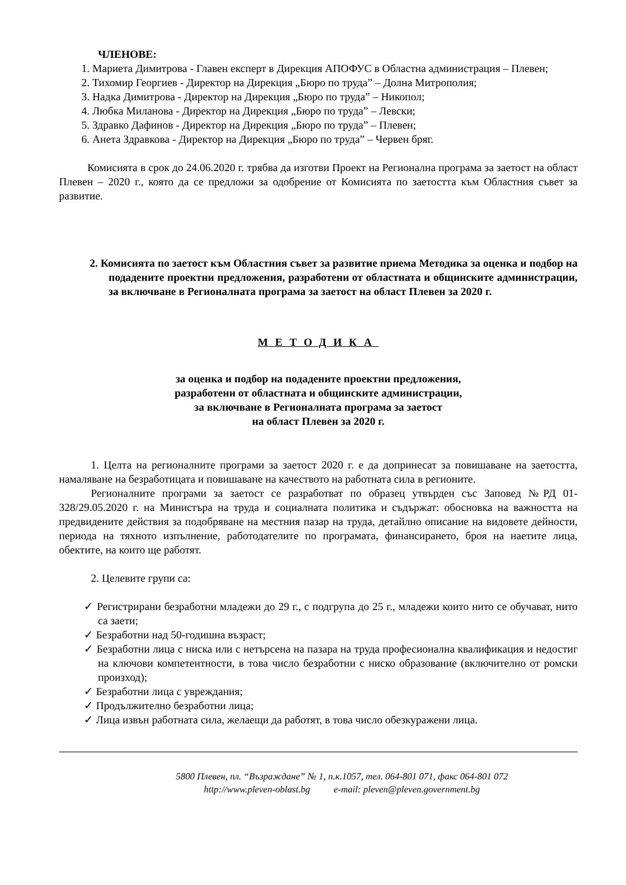ЧЛЕНОВЕ:
1. Мариета Димитрова - Главен експерт в Дирекция АПОФУС в Областна администрация – Плевен;
2. Тихомир Георгиев - Директор на Дирекция „Бюро по труда” – Долна Митрополия;
3. Надка Димитрова - Директор на Дирекция „Бюро по труда” – Никопол;
4. Любка Миланова - Директор на Дирекция „Бюро по труда” – Левски;
5. Здравко Дафинов - Директор на Дирекция „Бюро по труда” – Плевен;
6. Анета Здравкова - Директор на Дирекция „Бюро по труда” – Червен бряг.
Комисията в срок до 24.06.2020 г. трябва да изготви Проект на Регионална програма за заетост на област Плевен – 2020 г., която да се предложи за одобрение от Комисията по заетостта към Областния съвет за развитие.
2. Комисията по заетост към Областния съвет за развитие приема Методика за оценка и подбор на подадените проектни предложения, разработени от областната и общинските администрации, за включване в Регионалната програма за заетост на област Плевен за 2020 г.
МЕТОДИКА
за оценка и подбор на подадените проектни предложения,
разработени от областната и общинските администрации,
за включване в Регионалната програма за заетост
на област Плевен за 2020 г.
1. Целта на регионалните програми за заетост 2020 г. е да допринесат за повишаване на заетостта, намаляване на безработицата и повишаване на качеството на работната сила в регионите.
Регионалните програми за заетост се разработват по образец утвърден със Заповед №РД 01-328/29.05.2020 г. на Министъра на труда и социалната политика и съдържат: обосновка на важността на предвидените действия за подобряване на местния пазар на труда, детайлно описание на видовете дейности, периода на тяхното изпълнение, работодателите по програмата, финансирането, броя на наетите лица, обектите, на които ще работят.
2. Целевите групи са:
✓ Регистрирани безработни младежи до 29 г., с подгрупа до 25 г., младежи които нито се обучават, нито са заети;
✓ Безработни над 50-годишна възраст;
✓ Безработни лица с ниска или с нетърсена на пазара на труда професионална квалификация и недостиг на ключови компетентности, в това число безработни с ниско образование (включително от ромски произход);
✓ Безработни лица с увреждания;
✓ Продължително безработни лица;
✓ Лица извън работната сила, желаещи да работят, в това число обезкуражени лица.
5800 Плевен, пл. “Възраждане” № 1, п.к.1057, тел. 064-801 071, факс 064-801 072
http://www.pleven-oblast.bg e-mail: pleven@pleven.government.bg